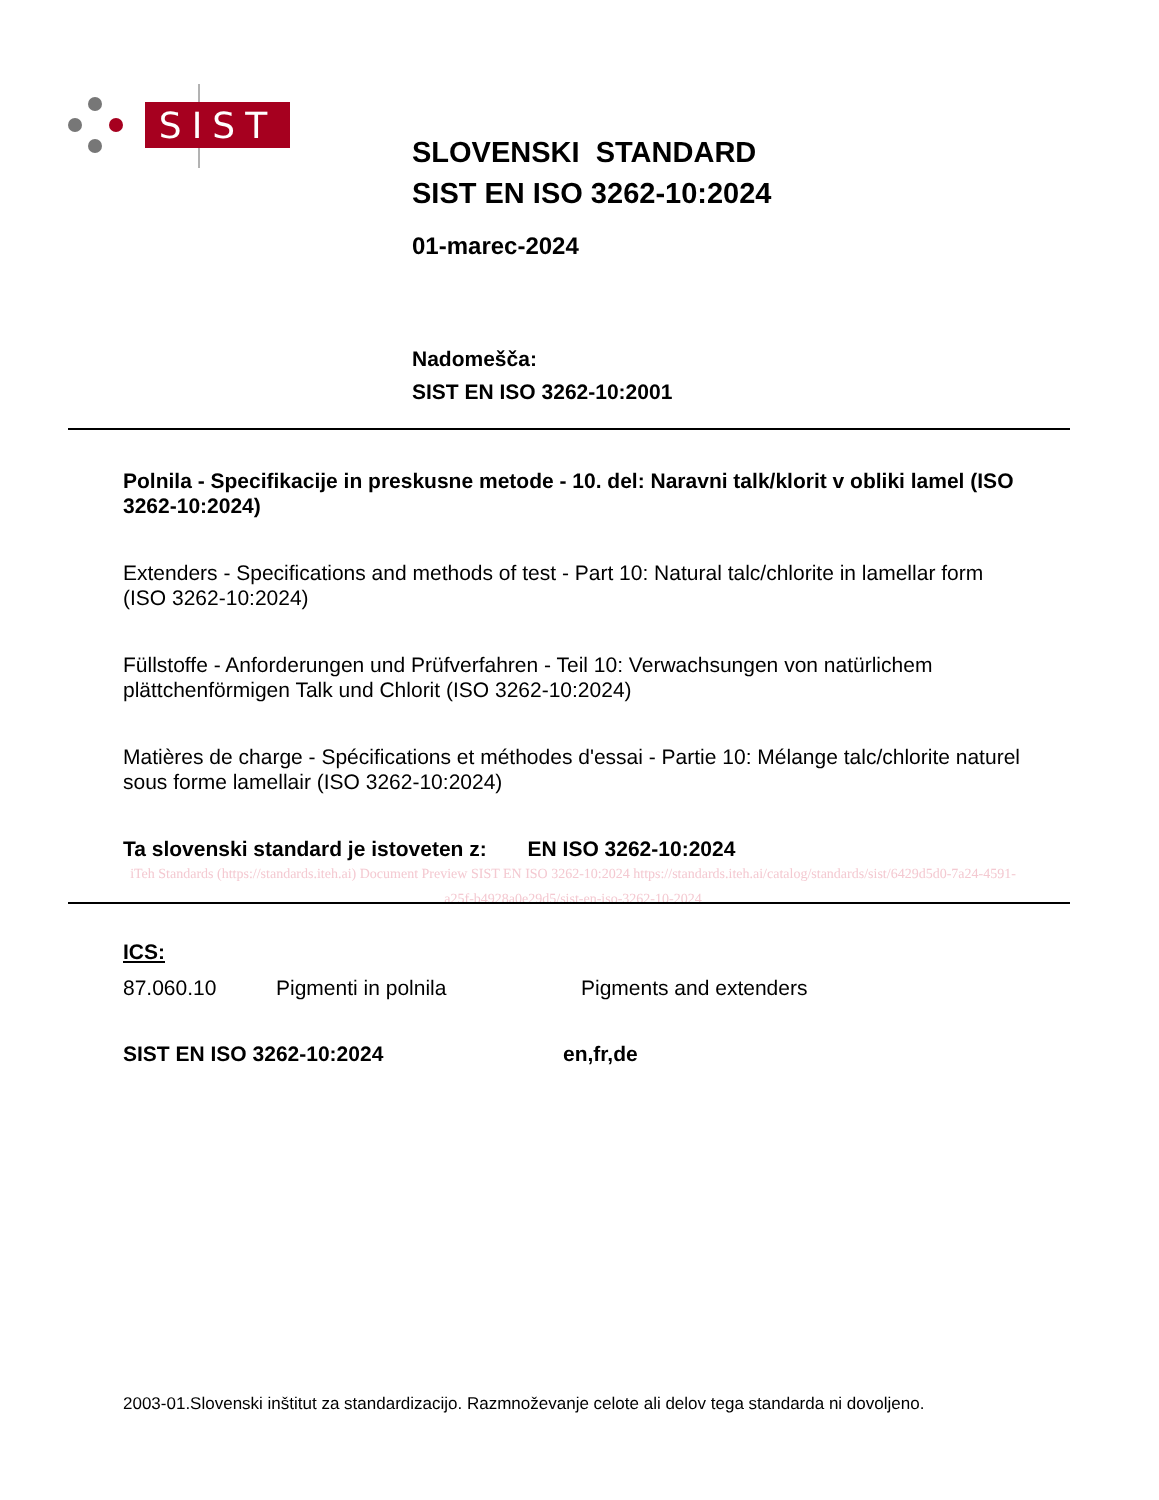SIST
SLOVENSKI STANDARD
SIST EN ISO 3262-10:2024
01-marec-2024
Nadomešča:
SIST EN ISO 3262-10:2001
Polnila - Specifikacije in preskusne metode - 10. del: Naravni talk/klorit v obliki lamel (ISO 3262-10:2024)
Extenders - Specifications and methods of test - Part 10: Natural talc/chlorite in lamellar form (ISO 3262-10:2024)
Füllstoffe - Anforderungen und Prüfverfahren - Teil 10: Verwachsungen von natürlichem plättchenförmigen Talk und Chlorit (ISO 3262-10:2024)
Matières de charge - Spécifications et méthodes d'essai - Partie 10: Mélange talc/chlorite naturel sous forme lamellair (ISO 3262-10:2024)
Ta slovenski standard je istoveten z: EN ISO 3262-10:2024
iTeh Standards (https://standards.iteh.ai) Document Preview SIST EN ISO 3262-10:2024 https://standards.iteh.ai/catalog/standards/sist/6429d5d0-7a24-4591-a25f-b4928a0e29d5/sist-en-iso-3262-10-2024
ICS:
87.060.10 Pigmenti in polnila Pigments and extenders
SIST EN ISO 3262-10:2024 en,fr,de
2003-01.Slovenski inštitut za standardizacijo. Razmnoževanje celote ali delov tega standarda ni dovoljeno.